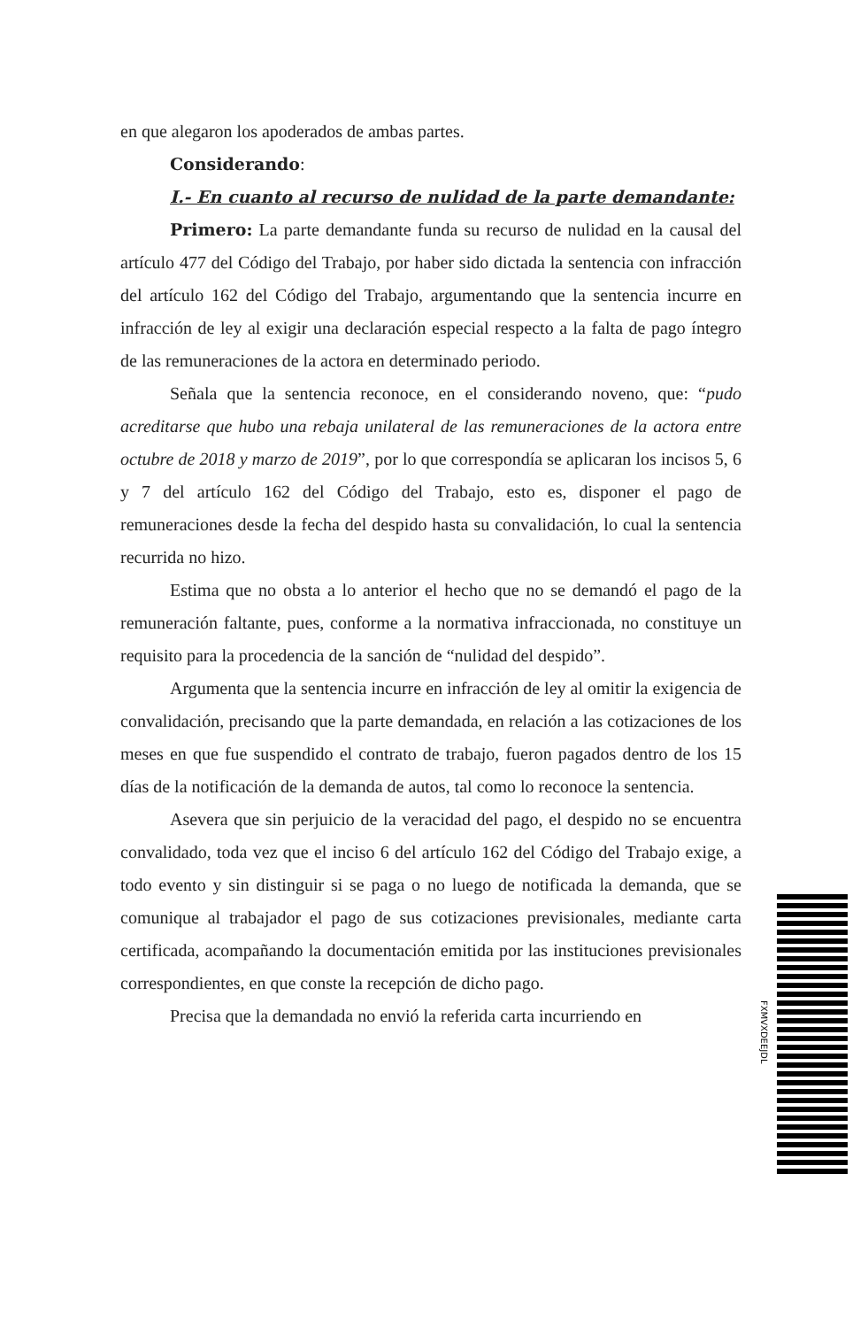en que alegaron los apoderados de ambas partes.
Considerando:
I.- En cuanto al recurso de nulidad de la parte demandante:
Primero: La parte demandante funda su recurso de nulidad en la causal del artículo 477 del Código del Trabajo, por haber sido dictada la sentencia con infracción del artículo 162 del Código del Trabajo, argumentando que la sentencia incurre en infracción de ley al exigir una declaración especial respecto a la falta de pago íntegro de las remuneraciones de la actora en determinado periodo.
Señala que la sentencia reconoce, en el considerando noveno, que: “pudo acreditarse que hubo una rebaja unilateral de las remuneraciones de la actora entre octubre de 2018 y marzo de 2019”, por lo que correspondía se aplicaran los incisos 5, 6 y 7 del artículo 162 del Código del Trabajo, esto es, disponer el pago de remuneraciones desde la fecha del despido hasta su convalidación, lo cual la sentencia recurrida no hizo.
Estima que no obsta a lo anterior el hecho que no se demandó el pago de la remuneración faltante, pues, conforme a la normativa infraccionada, no constituye un requisito para la procedencia de la sanción de “nulidad del despido”.
Argumenta que la sentencia incurre en infracción de ley al omitir la exigencia de convalidación, precisando que la parte demandada, en relación a las cotizaciones de los meses en que fue suspendido el contrato de trabajo, fueron pagados dentro de los 15 días de la notificación de la demanda de autos, tal como lo reconoce la sentencia.
Asevera que sin perjuicio de la veracidad del pago, el despido no se encuentra convalidado, toda vez que el inciso 6 del artículo 162 del Código del Trabajo exige, a todo evento y sin distinguir si se paga o no luego de notificada la demanda, que se comunique al trabajador el pago de sus cotizaciones previsionales, mediante carta certificada, acompañando la documentación emitida por las instituciones previsionales correspondientes, en que conste la recepción de dicho pago.
Precisa que la demandada no envió la referida carta incurriendo en
FXMVXDEEJDL